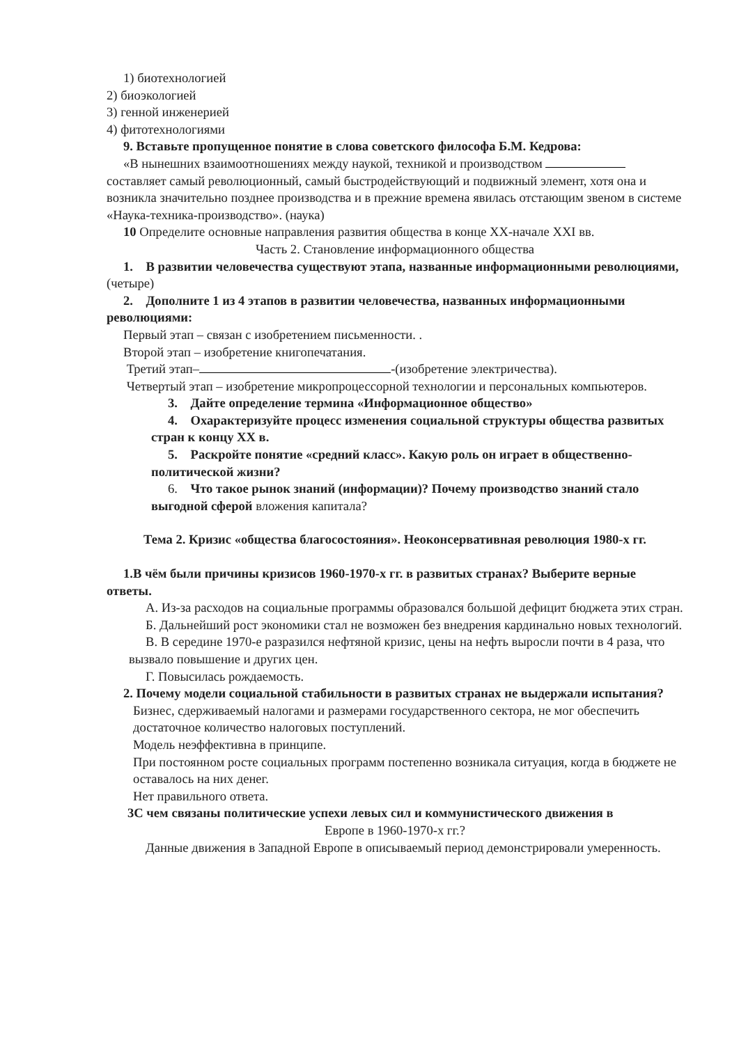1) биотехнологией
2) биоэкологией
3) генной инженерией
4) фитотехнологиями
9. Вставьте пропущенное понятие в слова советского философа Б.М. Кедрова:
«В нынешних взаимоотношениях между наукой, техникой и производством составляет самый революционный, самый быстродействующий и подвижный элемент, хотя она и возникла значительно позднее производства и в прежние времена явилась отстающим звеном в системе «Наука-техника-производство». (наука)
10 Определите основные направления развития общества в конце XX-начале XXI вв.
Часть 2. Становление информационного общества
1. В развитии человечества существуют этапа, названные информационными революциями, (четыре)
2. Дополните 1 из 4 этапов в развитии человечества, названных информационными революциями:
Первый этап – связан с изобретением письменности. .
Второй этап – изобретение книгопечатания.
Третий этап– -(изобретение электричества).
Четвертый этап – изобретение микропроцессорной технологии и персональных компьютеров.
3. Дайте определение термина «Информационное общество»
4. Охарактеризуйте процесс изменения социальной структуры общества развитых стран к концу XX в.
5. Раскройте понятие «средний класс». Какую роль он играет в общественно-политической жизни?
6. Что такое рынок знаний (информации)? Почему производство знаний стало выгодной сферой вложения капитала?
Тема 2. Кризис «общества благосостояния». Неоконсервативная революция 1980-х гг.
1.В чём были причины кризисов 1960-1970-х гг. в развитых странах? Выберите верные ответы.
А. Из-за расходов на социальные программы образовался большой дефицит бюджета этих стран.
Б. Дальнейший рост экономики стал не возможен без внедрения кардинально новых технологий.
В. В середине 1970-е разразился нефтяной кризис, цены на нефть выросли почти в 4 раза, что вызвало повышение и других цен.
Г. Повысилась рождаемость.
2. Почему модели социальной стабильности в развитых странах не выдержали испытания?
Бизнес, сдерживаемый налогами и размерами государственного сектора, не мог обеспечить достаточное количество налоговых поступлений.
Модель неэффективна в принципе.
При постоянном росте социальных программ постепенно возникала ситуация, когда в бюджете не оставалось на них денег.
Нет правильного ответа.
3С чем связаны политические успехи левых сил и коммунистического движения в
Европе в 1960-1970-х гг.?
Данные движения в Западной Европе в описываемый период демонстрировали умеренность.